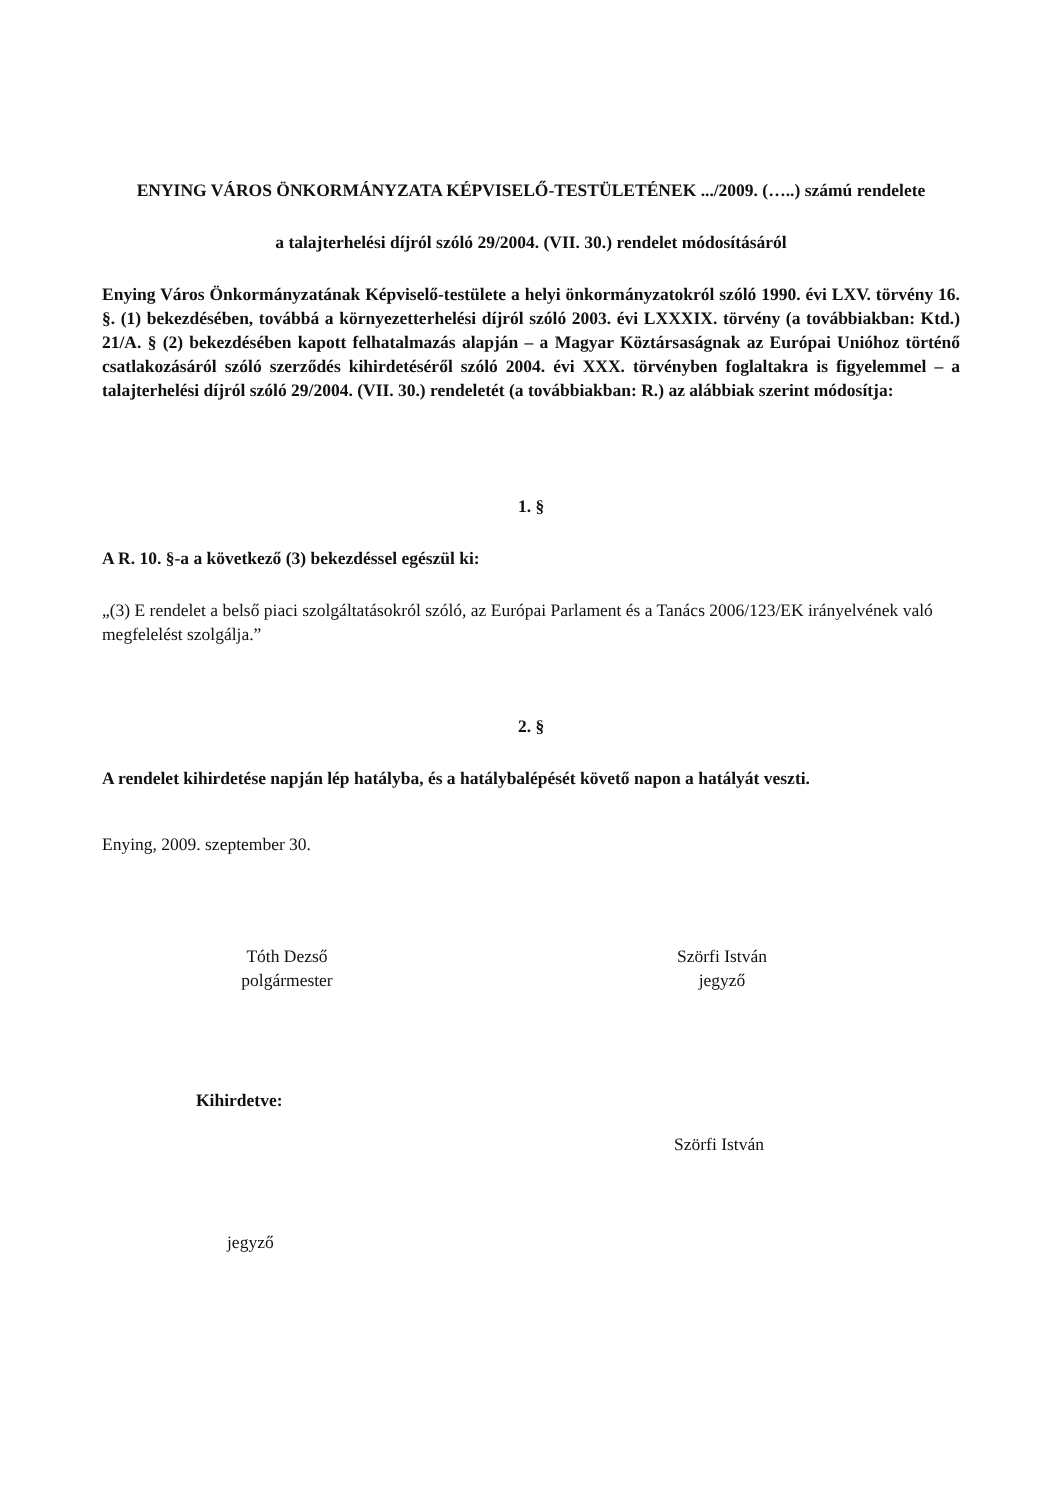ENYING VÁROS ÖNKORMÁNYZATA KÉPVISELŐ-TESTÜLETÉNEK .../2009. (…..) számú rendelete
a talajterhelési díjról szóló 29/2004. (VII. 30.) rendelet módosításáról
Enying Város Önkormányzatának Képviselő-testülete a helyi önkormányzatokról szóló 1990. évi LXV. törvény 16. §. (1) bekezdésében, továbbá a környezetterhelési díjról szóló 2003. évi LXXXIX. törvény (a továbbiakban: Ktd.) 21/A. § (2) bekezdésében kapott felhatalmazás alapján – a Magyar Köztársaságnak az Európai Unióhoz történő csatlakozásáról szóló szerződés kihirdetéséről szóló 2004. évi XXX. törvényben foglaltakra is figyelemmel – a talajterhelési díjról szóló 29/2004. (VII. 30.) rendeletét (a továbbiakban: R.) az alábbiak szerint módosítja:
1. §
A R. 10. §-a a következő (3) bekezdéssel egészül ki:
„(3) E rendelet a belső piaci szolgáltatásokról szóló, az Európai Parlament és a Tanács 2006/123/EK irányelvének való megfelelést szolgálja.”
2. §
A rendelet kihirdetése napján lép hatályba, és a hatálybalépését követő napon a hatályát veszti.
Enying, 2009. szeptember 30.
Tóth Dezső
polgármester
Szörfi István
jegyző
Kihirdetve:
Szörfi István
jegyző